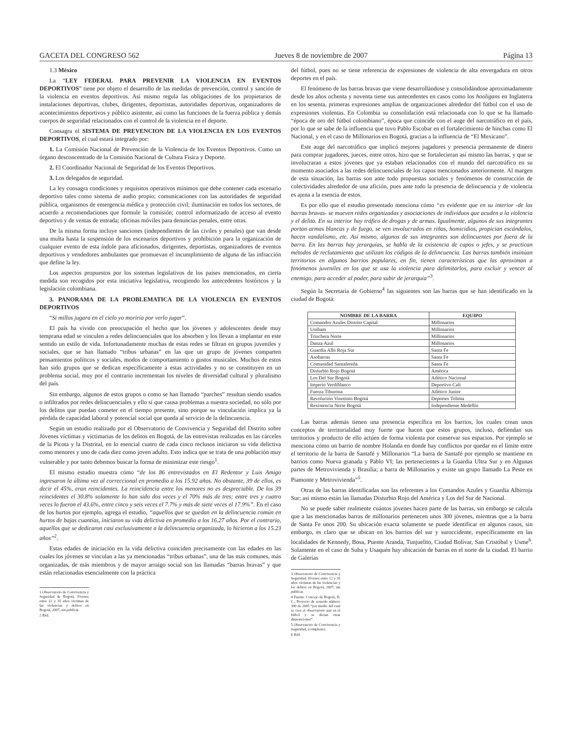GACETA DEL CONGRESO 562 Jueves 8 de noviembre de 2007 Página 13
1.3 México
La “LEY FEDERAL PARA PREVENIR LA VIOLENCIA EN EVENTOS DEPORTIVOS” tiene por objeto el desarrollo de las medidas de prevención, control y sanción de la violencia en eventos deportivos. Así mismo regula las obligaciones de los propietarios de instalaciones deportivas, clubes, dirigentes, deportistas, autoridades deportivas, organizadores de acontecimientos deportivos y público asistente, así como las funciones de la fuerza pública y demás cuerpos de seguridad relacionados con el control de la violencia en el deporte.
Consagra el SISTEMA DE PREVENCION DE LA VIOLENCIA EN LOS EVENTOS DEPORTIVOS, el cual estará integrado por:
1. La Comisión Nacional de Prevención de la Violencia de los Eventos Deportivos. Como un órgano desconcentrado de la Comisión Nacional de Cultura Física y Deporte.
2. El Coordinador Nacional de Seguridad de los Eventos Deportivos.
3. Los delegados de seguridad.
La ley consagra condiciones y requisitos operativos mínimos que debe contener cada escenario deportivo tales como sistema de audio propio; comunicaciones con las autoridades de seguridad pública, organismos de emergencia médica y protección civil; iluminación en todos los sectores, de acuerdo a recomendaciones que formule la comisión; control informatizado de acceso al evento deportivo y de ventas de entrada; oficinas móviles para denuncias penales, entre otras.
De la misma forma incluye sanciones (independientes de las civiles y penales) que van desde una multa hasta la suspensión de los escenarios deportivos y prohibición para la organización de cualquier evento de esta índole para aficionados, dirigentes, deportistas, organizadores de eventos deportivos y vendedores ambulantes que promuevan el incumplimiento de alguna de las infracción que define la ley.
Los aspectos propuestos por los sistemas legislativos de los países mencionados, en cierta medida son recogidos por esta iniciativa legislativa, recogiendo los antecedentes históricos y la legislación colombiana.
3. PANORAMA DE LA PROBLEMATICA DE LA VIOLENCIA EN EVENTOS DEPORTIVOS
“Si millos jugara en el cielo yo moriría por verlo jugar”.
El país ha vivido con preocupación el hecho que los jóvenes y adolescentes desde muy temprana edad se vinculen a redes delincuenciales que los absorben y los llevan a implantar en este sentido un estilo de vida. Infortunadamente muchas de estas redes se filtran en grupos juveniles y sociales, que se han llamado “tribus urbanas” en las que un grupo de jóvenes comparten pensamientos políticos y sociales, modos de comportamiento o gustos musicales. Muchos de estos han sido grupos que se dedican específicamente a estas actividades y no se constituyen en un problema social, muy por el contrario incrementan los niveles de diversidad cultural y pluralismo del país.
Sin embargo, algunos de estos grupos o como se han llamado “parches” resultan siendo usados o infiltrados por redes delincuenciales y ello sí que causa problemas a nuestra sociedad, no sólo por los delitos que puedan cometer en el tiempo presente, sino porque su vinculación implica ya la pérdida de capacidad laboral y potencial social que queda al servicio de la delincuencia.
Según un estudio realizado por el Observatorio de Convivencia y Seguridad del Distrito sobre Jóvenes víctimas y victimarias de los delitos en Bogotá, de las entrevistas realizadas en las cárceles de la Picota y la Distrital, en lo esencial cuatro de cada cinco reclusos iniciaron su vida delictiva como menores y uno de cada diez como joven adulto. Esto indica que se trata de una población muy vulnerable y por tanto debemos buscar la forma de minimizar este riesgo<sup>1</sup>.
El mismo estudio muestra cómo “de los 86 entrevistados en El Redentor y Luis Amigo ingresaron la última vez al correccional en promedio a los 15.92 años. No obstante, 39 de ellos, es decir el 45%, eran reincidentes. La reincidencia entre los menores no es despreciable. De los 39 reincidentes el 30.8% solamente lo han sido dos veces y el 70% más de tres; entre tres y cuatro veces lo fueron el 43.6%, entre cinco y seis veces el 7.7% y más de siete veces el 17.9%”. En el caso de los hurtos por ejemplo, agrega el estudio, “aquellos que se quedan en la delincuencia común en hurtos de bajas cuantías, iniciaron su vida delictiva en promedio a los 16.27 años. Por el contrario, aquellos que se dedicaron casi exclusivamente a la delincuencia organizada, lo hicieron a los 15.23 años”<sup>2</sup>.
Estas edades de iniciación en la vida delictiva coinciden precisamente con las edades en las cuales los jóvenes se vinculan a las ya mencionadas “tribus urbanas”, una de las más comunes, más organizadas, de más miembros y de mayor arraigo social son las llamadas “barras bravas” y que están relacionadas esencialmente con la práctica
1 Observatorio de Convivencia y Seguridad de Bogotá, Jóvenes entre 12 y 35 años víctimas de las violencias y delitos en Bogotá, 2007, sin publicar.
2 Ibíd.
del fútbol, pues no se tiene referencia de expresiones de violencia de alta envergadura en otros deportes en el país.
El fenómeno de las barras bravas que viene desarrollándose y consolidándose aproximadamente desde los años ochenta y noventa tiene sus antecedentes en casos como los hooligans en Inglaterra en los sesenta, primeras expresiones amplias de organizaciones alrededor del fútbol con el uso de expresiones violentas. En Colombia su consolidación está relacionada con lo que se ha llamado “época de oro del fútbol colombiano”, época que coincide con el auge del narcotráfico en el país, por lo que se sabe de la influencia que tuvo Pablo Escobar en el fortalecimiento de hinchas como El Nacional, y en el caso de Millonarios en Bogotá, gracias a la influencia de “El Mexicano”.
Este auge del narcotráfico que implicó mejores jugadores y presencia permanente de dinero para comprar jugadores, jueces, entre otros, hizo que se fortalecieran así mismo las barras, y que se involucraran a estos jóvenes que ya estaban relacionados con el mundo del narcotráfico en su momento asociados a las redes delincuenciales de los capos mencionados anteriormente. Al margen de esta situación, las barras son ante todo propuestas sociales y fenómenos de construcción de colectividades alrededor de una afición, pues ante todo la presencia de delincuencia y de violencia es ajena a la esencia de estos.
Es por ello que el estudio presentado menciona cómo “es evidente que en su interior -de las barras bravas- se mueven redes organizadas y asociaciones de individuos que acuden a la violencia y el delito. En su interior hay tráfico de drogas y de armas. Igualmente, algunos de sus integrantes portan armas blancas y de fuego, se ven involucrados en riñas, homicidios, propician escándalos, hacen vandalismo, etc. Así mismo, algunos de sus integrantes son delincuentes por fuera de la barra. En las barras hay jerarquías, se habla de la existencia de capos o jefes, y se practican métodos de reclutamiento que utilizan los códigos de la delincuencia. Las barras también insinúan territorios en algunos barrios populares, en fin, tienen características que las aproximan a fenómenos juveniles en los que se usa la violencia para delimitarlos, para excluir y vencer al enemigo, para acceder al poder, para subir de jerarquía”<sup>3</sup>.
Según la Secretaría de Gobierno<sup>4</sup> las siguientes son las barras que se han identificado en la ciudad de Bogotá:
| NOMBRE DE LA BARRA | EQUIPO |
| --- | --- |
| Comandos Azules Distrito Capital | Millonarios |
| Unibam | Millonarios |
| Trinchera Norte | Millonarios |
| Danza Azul | Millonarios |
| Guardia Albi Roja Sur | Santa Fe |
| Asobarras | Santa Fe |
| Comunidad Santafereña | Santa Fe |
| Disturbio Rojo Bogotá | América |
| Los Del Sur Bogotá | Atlético Nacional |
| Imperio Verdiblanco | Deportivo Cali |
| Fuerza Tiburona | Atlético Junior |
| Revolución Vinotinto Bogotá | Deportes Tolima |
| Rexistencia Norte Bogotá | Independiente Medellín |
Las barras además tienen una presencia específica en los barrios, los cuales crean unos conceptos de territorialidad muy fuerte que hacen que estos grupos, incluso, defiendan sus territorios y producto de ello actúen de forma violenta por conservar sus espacios. Por ejemplo se menciona cómo un barrio de nombre Holanda en donde hay conflictos por quedar en el límite entre el territorio de la barra de Santafé y Millonarios “La barra de Santafé por ejemplo se mantiene en barrios como Nueva granada y Pablo VI; las pertenecientes a la Guardia Ultra Sur y en Algunas partes de Metrovivienda y Brasilia; a barra de Millonarios y existe un grupo llamado La Peste en Piamonte y Metrovivienda”<sup>5</sup>.
Otras de las barras identificadas son las referentes a los Comandos Azules y Guardia Albirroja Sur; así mismo están las llamadas Disturbio Rojo del América y Los del Sur de Nacional.
No se puede saber realmente cuántos jóvenes hacen parte de las barras, sin embargo se calcula que a las mencionadas barras de millonarios pertenecen unos 300 jóvenes, mientras que a la barra de Santa Fe unos 200. Su ubicación exacta solamente se puede identificar en algunos casos, sin embargo, es claro que se ubican en los barrios del sur y suroccidente, específicamente en las localidades de Kennedy, Bosa, Puente Aranda, Tunjuelito, Ciudad Bolívar, San Cristóbal y Usme<sup>6</sup>. Solamente en el caso de Suba y Usaquén hay ubicación de barras en el norte de la ciudad. El barrio de Galerías
3 Observatorio de Convivencia y Seguridad. Jóvenes entre 12 y 35 años víctimas de las violencias y los delitos en Bogotá, 2007, sin publicar.
4 Fuente: Concejo de Bogotá, D. C., Proyecto de acuerdo número 390 de 2005 “por medio del cual se crea el observatorio paz en el fútbol y se dictan otras disposiciones”.
5 Observatorio de Convivencia y Seguridad, (completar).
6 Ibíd.